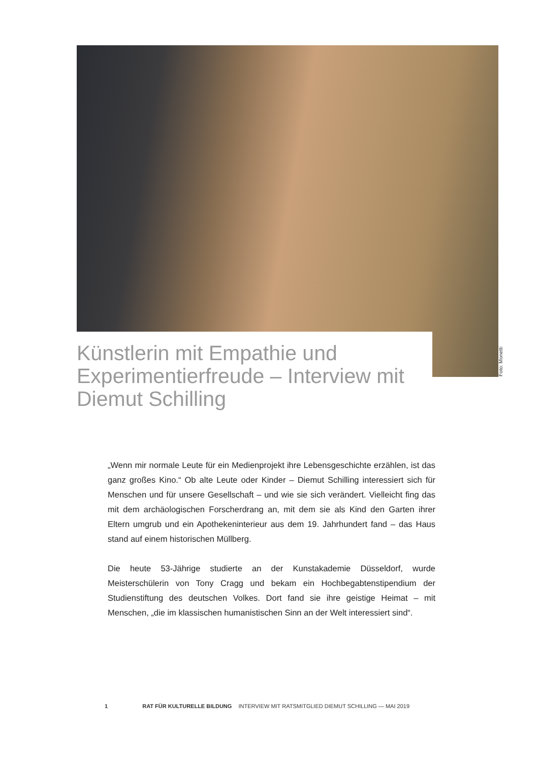Foto: Monetti
Künstlerin mit Empathie und Experimentierfreude – Interview mit Diemut Schilling
„Wenn mir normale Leute für ein Medienprojekt ihre Lebensgeschichte erzählen, ist das ganz großes Kino.“ Ob alte Leute oder Kinder – Diemut Schilling interessiert sich für Menschen und für unsere Gesellschaft – und wie sie sich verändert. Vielleicht fing das mit dem archäologischen Forscherdrang an, mit dem sie als Kind den Garten ihrer Eltern umgrub und ein Apothekeninterieur aus dem 19. Jahrhundert fand – das Haus stand auf einem historischen Müllberg.
Die heute 53-Jährige studierte an der Kunstakademie Düsseldorf, wurde Meisterschülerin von Tony Cragg und bekam ein Hochbegabtenstipendium der Studienstiftung des deutschen Volkes. Dort fand sie ihre geistige Heimat – mit Menschen, „die im klassischen humanistischen Sinn an der Welt interessiert sind“.
1 RAT FÜR KULTURELLE BILDUNG INTERVIEW MIT RATSMITGLIED DIEMUT SCHILLING — MAI 2019